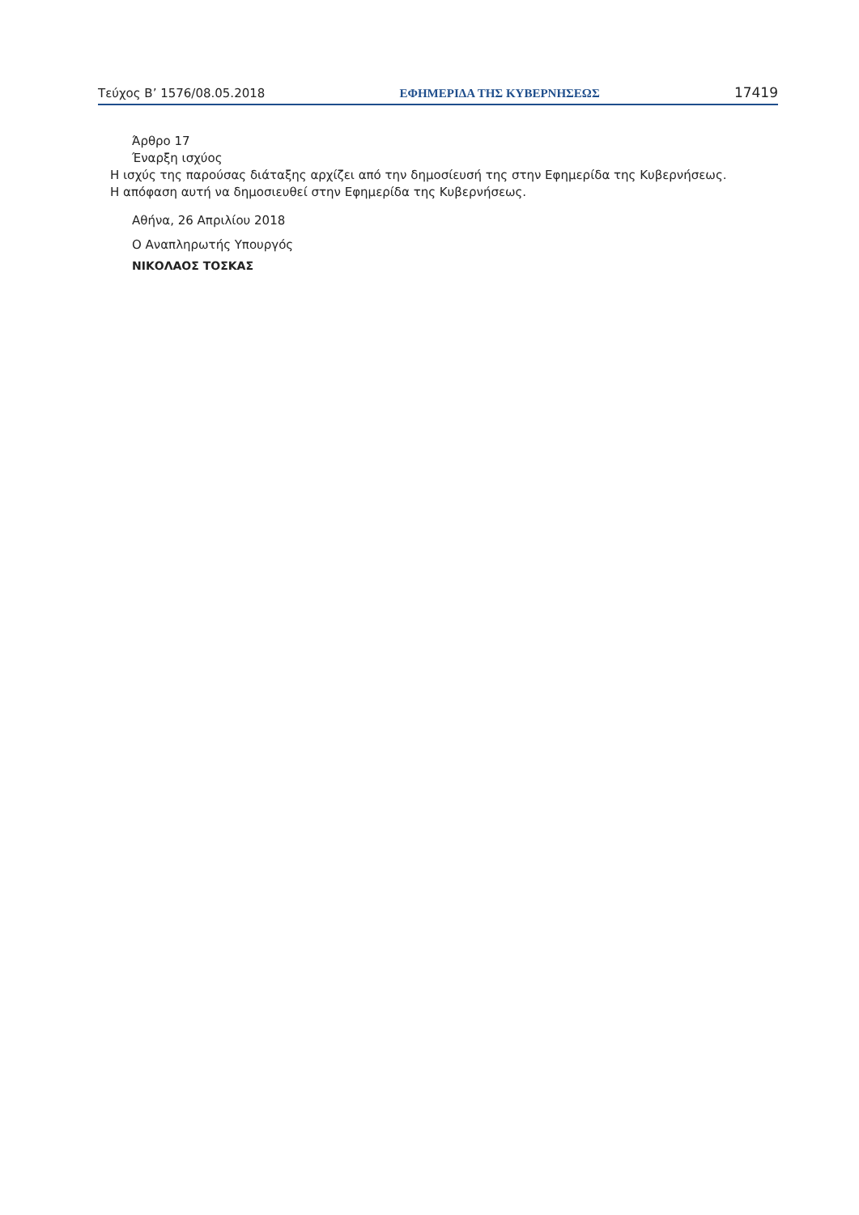Τεύχος Β’ 1576/08.05.2018 ΕΦΗΜΕΡΙΔΑ ΤΗΣ ΚΥΒΕΡΝΗΣΕΩΣ 17419
Άρθρο 17
Έναρξη ισχύος
Η ισχύς της παρούσας διάταξης αρχίζει από την δημοσίευσή της στην Εφημερίδα της Κυβερνήσεως.
Η απόφαση αυτή να δημοσιευθεί στην Εφημερίδα της Κυβερνήσεως.
Αθήνα, 26 Απριλίου 2018
Ο Αναπληρωτής Υπουργός
ΝΙΚΟΛΑΟΣ ΤΟΣΚΑΣ